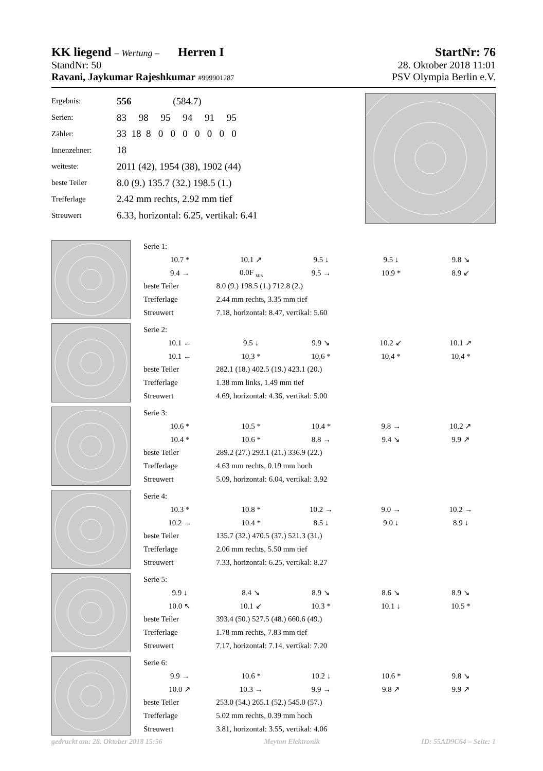KK liegend – Wertung – Herren I StartNr: 76
StandNr: 50 28. Oktober 2018 11:01
Ravani, Jaykumar Rajeshkumar #999901287 PSV Olympia Berlin e.V.
| Ergebnis: | 556 (584.7) |
| Serien: | 83 98 95 94 91 95 |
| Zähler: | 33 18 8 0 0 0 0 0 0 0 |
| Innenzehner: | 18 |
| weiteste: | 2011 (42), 1954 (38), 1902 (44) |
| beste Teiler | 8.0 (9.) 135.7 (32.) 198.5 (1.) |
| Trefferlage | 2.42 mm rechts, 2.92 mm tief |
| Streuwert | 6.33, horizontal: 6.25, vertikal: 6.41 |
| Serie 1: | | | | | |
| | 10.7 * | 10.1 ↗ | 9.5 ↓ | 9.5 ↓ | 9.8 ↘ |
| | 9.4 → | 0.0F <sub>MIS</sub> | 9.5 → | 10.9 * | 8.9 ↙ |
| beste Teiler | | 8.0 (9.) 198.5 (1.) 712.8 (2.) | | | |
| Trefferlage | | 2.44 mm rechts, 3.35 mm tief | | | |
| Streuwert | | 7.18, horizontal: 8.47, vertikal: 5.60 | | | |
| Serie 2: | | | | | |
| | 10.1 ← | 9.5 ↓ | 9.9 ↘ | 10.2 ↙ | 10.1 ↗ |
| | 10.1 ← | 10.3 * | 10.6 * | 10.4 * | 10.4 * |
| beste Teiler | | 282.1 (18.) 402.5 (19.) 423.1 (20.) | | | |
| Trefferlage | | 1.38 mm links, 1.49 mm tief | | | |
| Streuwert | | 4.69, horizontal: 4.36, vertikal: 5.00 | | | |
| Serie 3: | | | | | |
| | 10.6 * | 10.5 * | 10.4 * | 9.8 → | 10.2 ↗ |
| | 10.4 * | 10.6 * | 8.8 → | 9.4 ↘ | 9.9 ↗ |
| beste Teiler | | 289.2 (27.) 293.1 (21.) 336.9 (22.) | | | |
| Trefferlage | | 4.63 mm rechts, 0.19 mm hoch | | | |
| Streuwert | | 5.09, horizontal: 6.04, vertikal: 3.92 | | | |
| Serie 4: | | | | | |
| | 10.3 * | 10.8 * | 10.2 → | 9.0 → | 10.2 → |
| | 10.2 → | 10.4 * | 8.5 ↓ | 9.0 ↓ | 8.9 ↓ |
| beste Teiler | | 135.7 (32.) 470.5 (37.) 521.3 (31.) | | | |
| Trefferlage | | 2.06 mm rechts, 5.50 mm tief | | | |
| Streuwert | | 7.33, horizontal: 6.25, vertikal: 8.27 | | | |
| Serie 5: | | | | | |
| | 9.9 ↓ | 8.4 ↘ | 8.9 ↘ | 8.6 ↘ | 8.9 ↘ |
| | 10.0 ↖ | 10.1 ↙ | 10.3 * | 10.1 ↓ | 10.5 * |
| beste Teiler | | 393.4 (50.) 527.5 (48.) 660.6 (49.) | | | |
| Trefferlage | | 1.78 mm rechts, 7.83 mm tief | | | |
| Streuwert | | 7.17, horizontal: 7.14, vertikal: 7.20 | | | |
| Serie 6: | | | | | |
| | 9.9 → | 10.6 * | 10.2 ↓ | 10.6 * | 9.8 ↘ |
| | 10.0 ↗ | 10.3 → | 9.9 → | 9.8 ↗ | 9.9 ↗ |
| beste Teiler | | 253.0 (54.) 265.1 (52.) 545.0 (57.) | | | |
| Trefferlage | | 5.02 mm rechts, 0.39 mm hoch | | | |
| Streuwert | | 3.81, horizontal: 3.55, vertikal: 4.06 | | | |
gedruckt am: 28. Oktober 2018 15:56 Meyton Elektronik ID: 55AD9C64 – Seite: 1